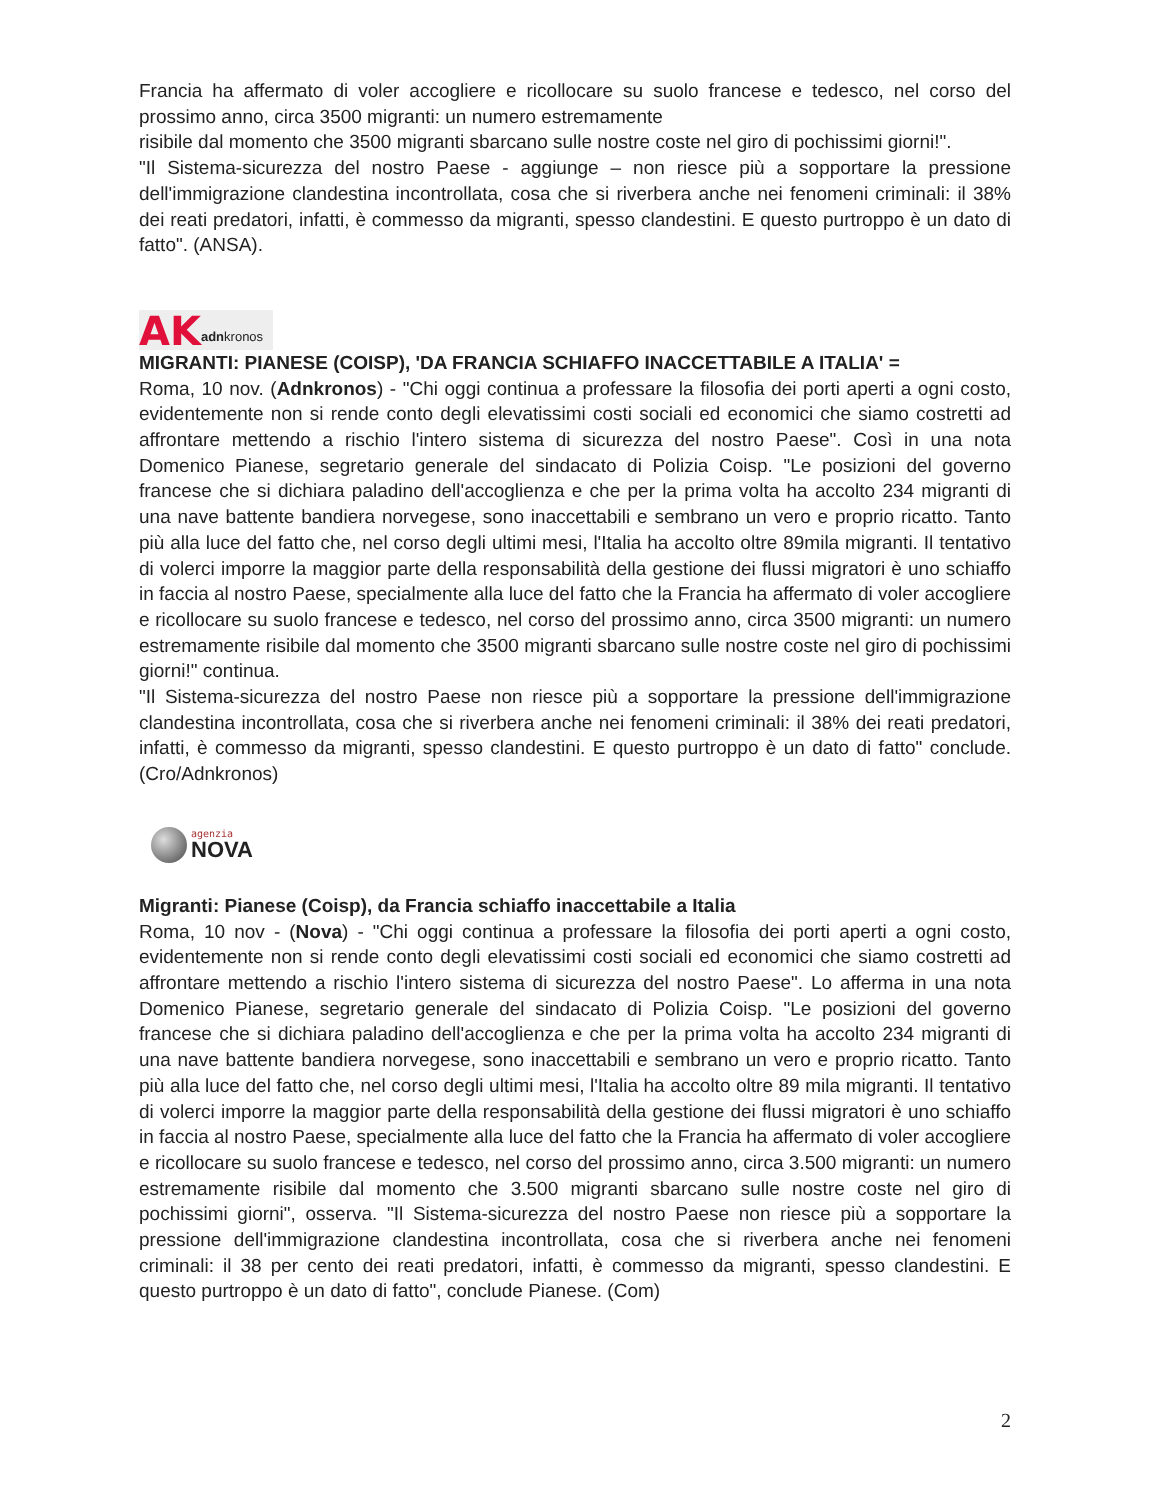Francia ha affermato di voler accogliere e ricollocare su suolo francese e tedesco, nel corso del prossimo anno, circa 3500 migranti: un numero estremamente
risibile dal momento che 3500 migranti sbarcano sulle nostre coste nel giro di pochissimi giorni!".
"Il Sistema-sicurezza del nostro Paese - aggiunge – non riesce più a sopportare la pressione dell'immigrazione clandestina incontrollata, cosa che si riverbera anche nei fenomeni criminali: il 38% dei reati predatori, infatti, è commesso da migranti, spesso clandestini. E questo purtroppo è un dato di fatto". (ANSA).
AK adnkronos
MIGRANTI: PIANESE (COISP), 'DA FRANCIA SCHIAFFO INACCETTABILE A ITALIA' =
Roma, 10 nov. (Adnkronos) - "Chi oggi continua a professare la filosofia dei porti aperti a ogni costo, evidentemente non si rende conto degli elevatissimi costi sociali ed economici che siamo costretti ad affrontare mettendo a rischio l'intero sistema di sicurezza del nostro Paese". Così in una nota Domenico Pianese, segretario generale del sindacato di Polizia Coisp. "Le posizioni del governo francese che si dichiara paladino dell'accoglienza e che per la prima volta ha accolto 234 migranti di una nave battente bandiera norvegese, sono inaccettabili e sembrano un vero e proprio ricatto. Tanto più alla luce del fatto che, nel corso degli ultimi mesi, l'Italia ha accolto oltre 89mila migranti. Il tentativo di volerci imporre la maggior parte della responsabilità della gestione dei flussi migratori è uno schiaffo in faccia al nostro Paese, specialmente alla luce del fatto che la Francia ha affermato di voler accogliere e ricollocare su suolo francese e tedesco, nel corso del prossimo anno, circa 3500 migranti: un numero estremamente risibile dal momento che 3500 migranti sbarcano sulle nostre coste nel giro di pochissimi giorni!" continua.
"Il Sistema-sicurezza del nostro Paese non riesce più a sopportare la pressione dell'immigrazione clandestina incontrollata, cosa che si riverbera anche nei fenomeni criminali: il 38% dei reati predatori, infatti, è commesso da migranti, spesso clandestini. E questo purtroppo è un dato di fatto" conclude. (Cro/Adnkronos)
agenzia
NOVA
Migranti: Pianese (Coisp), da Francia schiaffo inaccettabile a Italia
Roma, 10 nov - (Nova) - "Chi oggi continua a professare la filosofia dei porti aperti a ogni costo, evidentemente non si rende conto degli elevatissimi costi sociali ed economici che siamo costretti ad affrontare mettendo a rischio l'intero sistema di sicurezza del nostro Paese". Lo afferma in una nota Domenico Pianese, segretario generale del sindacato di Polizia Coisp. "Le posizioni del governo francese che si dichiara paladino dell'accoglienza e che per la prima volta ha accolto 234 migranti di una nave battente bandiera norvegese, sono inaccettabili e sembrano un vero e proprio ricatto. Tanto più alla luce del fatto che, nel corso degli ultimi mesi, l'Italia ha accolto oltre 89 mila migranti. Il tentativo di volerci imporre la maggior parte della responsabilità della gestione dei flussi migratori è uno schiaffo in faccia al nostro Paese, specialmente alla luce del fatto che la Francia ha affermato di voler accogliere e ricollocare su suolo francese e tedesco, nel corso del prossimo anno, circa 3.500 migranti: un numero estremamente risibile dal momento che 3.500 migranti sbarcano sulle nostre coste nel giro di pochissimi giorni", osserva. "Il Sistema-sicurezza del nostro Paese non riesce più a sopportare la pressione dell'immigrazione clandestina incontrollata, cosa che si riverbera anche nei fenomeni criminali: il 38 per cento dei reati predatori, infatti, è commesso da migranti, spesso clandestini. E questo purtroppo è un dato di fatto", conclude Pianese. (Com)
2